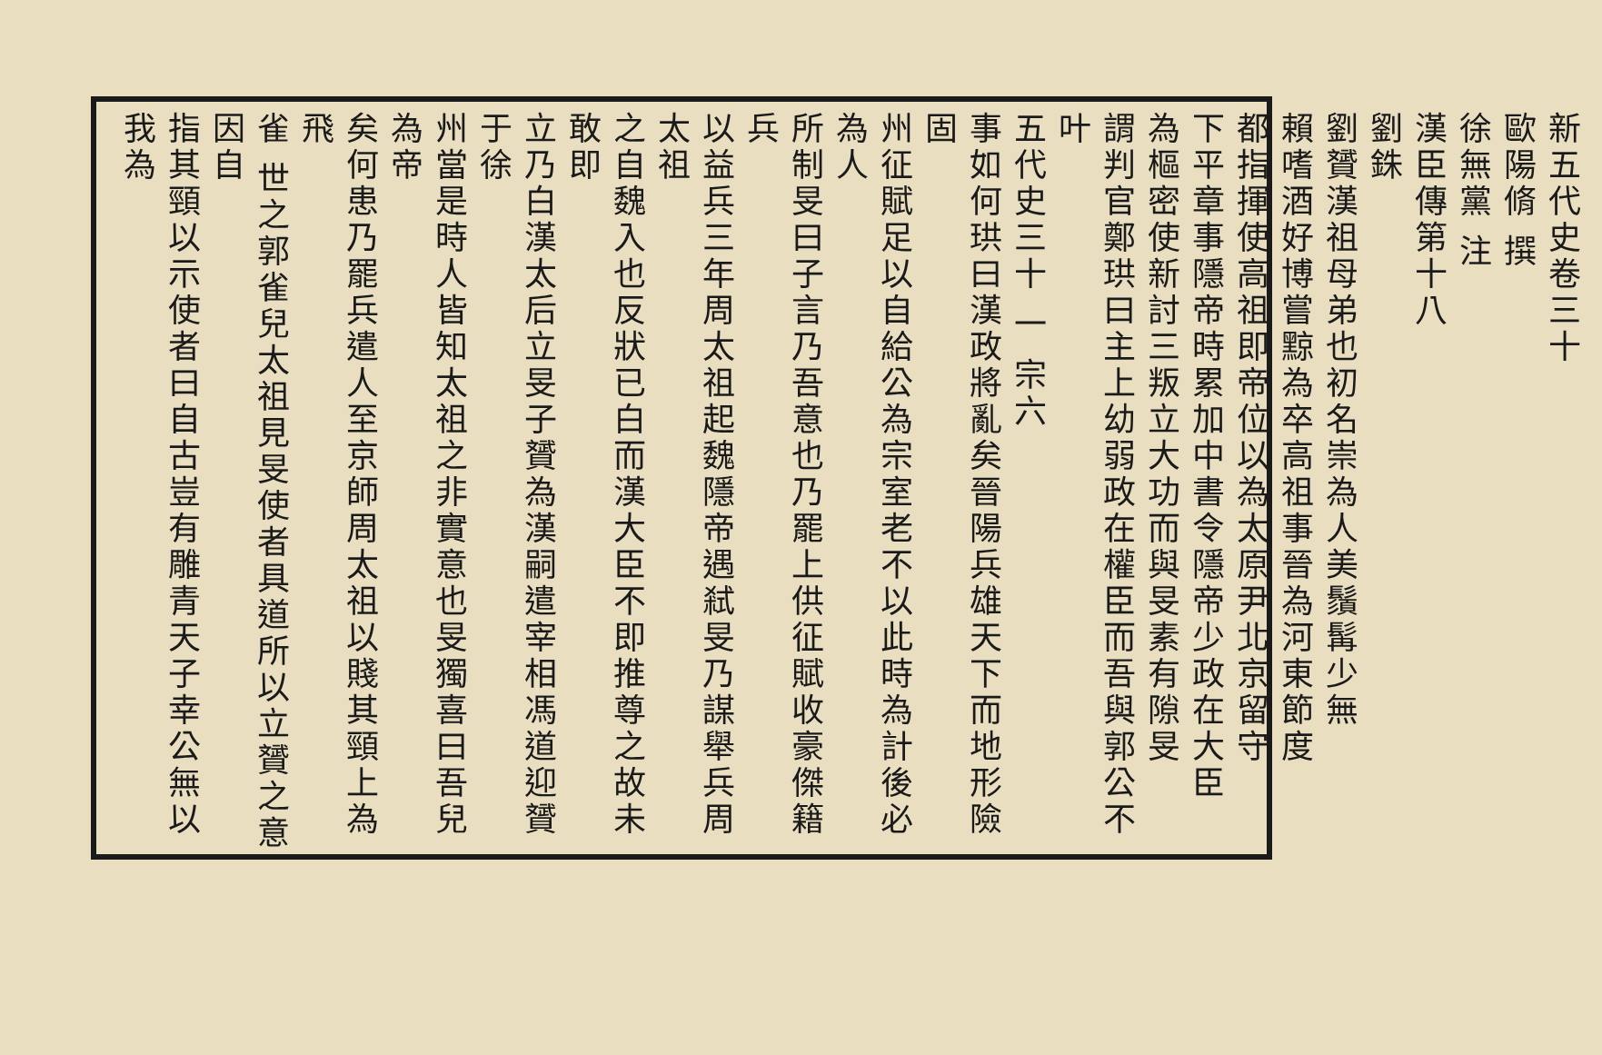新五代史卷三十
歐陽脩 撰
徐無黨 注
漢臣傳第十八
劉銖
劉贇漢祖母弟也初名崇為人美鬚髯少無
賴嗜酒好博嘗黥為卒高祖事晉為河東節度
都指揮使高祖即帝位以為太原尹北京留守
下平章事隱帝時累加中書令隱帝少政在大臣
為樞密使新討三叛立大功而與旻素有隙旻
謂判官鄭珙曰主上幼弱政在權臣而吾與郭公不叶
五代史三十 一 宗六
事如何珙曰漢政將亂矣晉陽兵雄天下而地形險固
州征賦足以自給公為宗室老不以此時為計後必為人
所制旻曰子言乃吾意也乃罷上供征賦收豪傑籍兵
以益兵三年周太祖起魏隱帝遇弒旻乃謀舉兵周太祖
之自魏入也反狀已白而漢大臣不即推尊之故未敢即
立乃白漢太后立旻子贇為漢嗣遣宰相馮道迎贇于徐
州當是時人皆知太祖之非實意也旻獨喜曰吾兒為帝
矣何患乃罷兵遣人至京師周太祖以賤其頸上為飛
雀 世之郭雀兒太祖見旻使者具道所以立贇之意因自
指其頸以示使者曰自古豈有雕青天子幸公無以我為